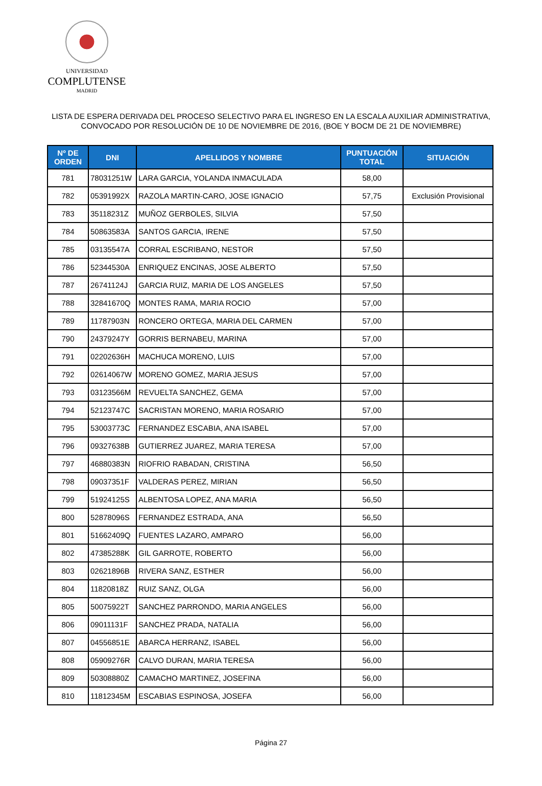UNIVERSIDAD
COMPLUTENSE
MADRID
LISTA DE ESPERA DERIVADA DEL PROCESO SELECTIVO PARA EL INGRESO EN LA ESCALA AUXILIAR ADMINISTRATIVA,
CONVOCADO POR RESOLUCIÓN DE 10 DE NOVIEMBRE DE 2016, (BOE Y BOCM DE 21 DE NOVIEMBRE)
| Nº DE ORDEN | DNI | APELLIDOS Y NOMBRE | PUNTUACIÓN TOTAL | SITUACIÓN |
| --- | --- | --- | --- | --- |
| 781 | 78031251W | LARA GARCIA, YOLANDA INMACULADA | 58,00 | |
| 782 | 05391992X | RAZOLA MARTIN-CARO, JOSE IGNACIO | 57,75 | Exclusión Provisional |
| 783 | 35118231Z | MUÑOZ GERBOLES, SILVIA | 57,50 | |
| 784 | 50863583A | SANTOS GARCIA, IRENE | 57,50 | |
| 785 | 03135547A | CORRAL ESCRIBANO, NESTOR | 57,50 | |
| 786 | 52344530A | ENRIQUEZ ENCINAS, JOSE ALBERTO | 57,50 | |
| 787 | 26741124J | GARCIA RUIZ, MARIA DE LOS ANGELES | 57,50 | |
| 788 | 32841670Q | MONTES RAMA, MARIA ROCIO | 57,00 | |
| 789 | 11787903N | RONCERO ORTEGA, MARIA DEL CARMEN | 57,00 | |
| 790 | 24379247Y | GORRIS BERNABEU, MARINA | 57,00 | |
| 791 | 02202636H | MACHUCA MORENO, LUIS | 57,00 | |
| 792 | 02614067W | MORENO GOMEZ, MARIA JESUS | 57,00 | |
| 793 | 03123566M | REVUELTA SANCHEZ, GEMA | 57,00 | |
| 794 | 52123747C | SACRISTAN MORENO, MARIA ROSARIO | 57,00 | |
| 795 | 53003773C | FERNANDEZ ESCABIA, ANA ISABEL | 57,00 | |
| 796 | 09327638B | GUTIERREZ JUAREZ, MARIA TERESA | 57,00 | |
| 797 | 46880383N | RIOFRIO RABADAN, CRISTINA | 56,50 | |
| 798 | 09037351F | VALDERAS PEREZ, MIRIAN | 56,50 | |
| 799 | 51924125S | ALBENTOSA LOPEZ, ANA MARIA | 56,50 | |
| 800 | 52878096S | FERNANDEZ ESTRADA, ANA | 56,50 | |
| 801 | 51662409Q | FUENTES LAZARO, AMPARO | 56,00 | |
| 802 | 47385288K | GIL GARROTE, ROBERTO | 56,00 | |
| 803 | 02621896B | RIVERA SANZ, ESTHER | 56,00 | |
| 804 | 11820818Z | RUIZ SANZ, OLGA | 56,00 | |
| 805 | 50075922T | SANCHEZ PARRONDO, MARIA ANGELES | 56,00 | |
| 806 | 09011131F | SANCHEZ PRADA, NATALIA | 56,00 | |
| 807 | 04556851E | ABARCA HERRANZ, ISABEL | 56,00 | |
| 808 | 05909276R | CALVO DURAN, MARIA TERESA | 56,00 | |
| 809 | 50308880Z | CAMACHO MARTINEZ, JOSEFINA | 56,00 | |
| 810 | 11812345M | ESCABIAS ESPINOSA, JOSEFA | 56,00 | |
Página 27